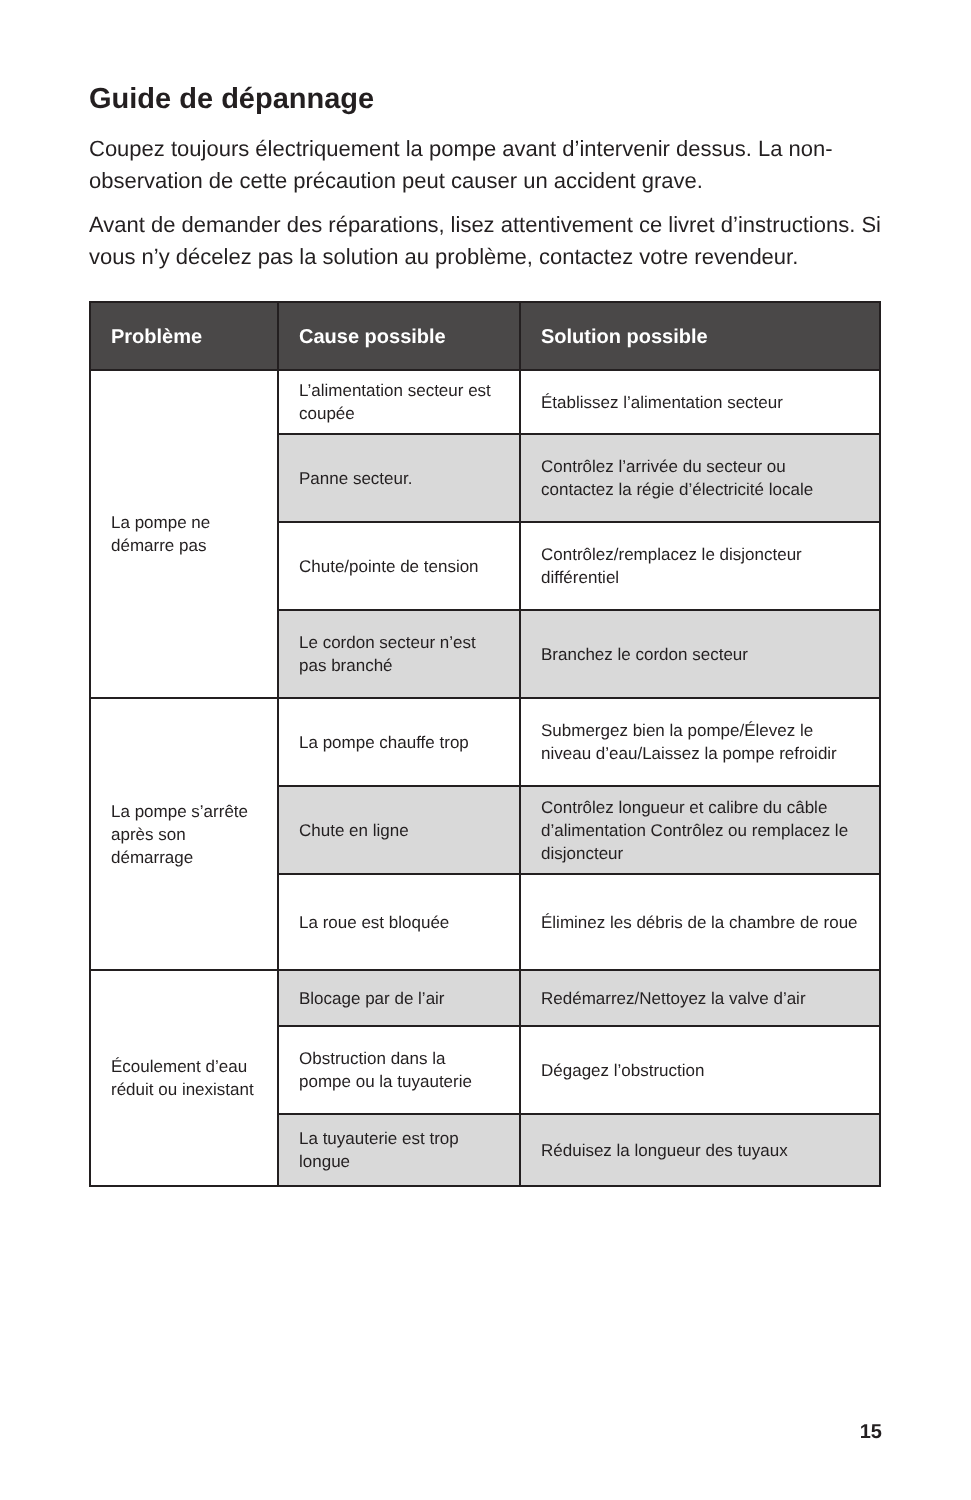Guide de dépannage
Coupez toujours électriquement la pompe avant d’intervenir dessus. La non-observation de cette précaution peut causer un accident grave.
Avant de demander des réparations, lisez attentivement ce livret d’instructions. Si vous n’y décelez pas la solution au problème, contactez votre revendeur.
| Problème | Cause possible | Solution possible |
| --- | --- | --- |
| La pompe ne démarre pas | L’alimentation secteur est coupée | Établissez l’alimentation secteur |
| | Panne secteur. | Contrôlez l’arrivée du secteur ou contactez la régie d’électricité locale |
| | Chute/pointe de tension | Contrôlez/remplacez le disjoncteur différentiel |
| | Le cordon secteur n’est pas branché | Branchez le cordon secteur |
| La pompe s’arrête après son démarrage | La pompe chauffe trop | Submergez bien la pompe/Élevez le niveau d’eau/Laissez la pompe refroidir |
| | Chute en ligne | Contrôlez longueur et calibre du câble d’alimentation Contrôlez ou remplacez le disjoncteur |
| | La roue est bloquée | Éliminez les débris de la chambre de roue |
| Écoulement d’eau réduit ou inexistant | Blocage par de l’air | Redémarrez/Nettoyez la valve d’air |
| | Obstruction dans la pompe ou la tuyauterie | Dégagez l’obstruction |
| | La tuyauterie est trop longue | Réduisez la longueur des tuyaux |
15